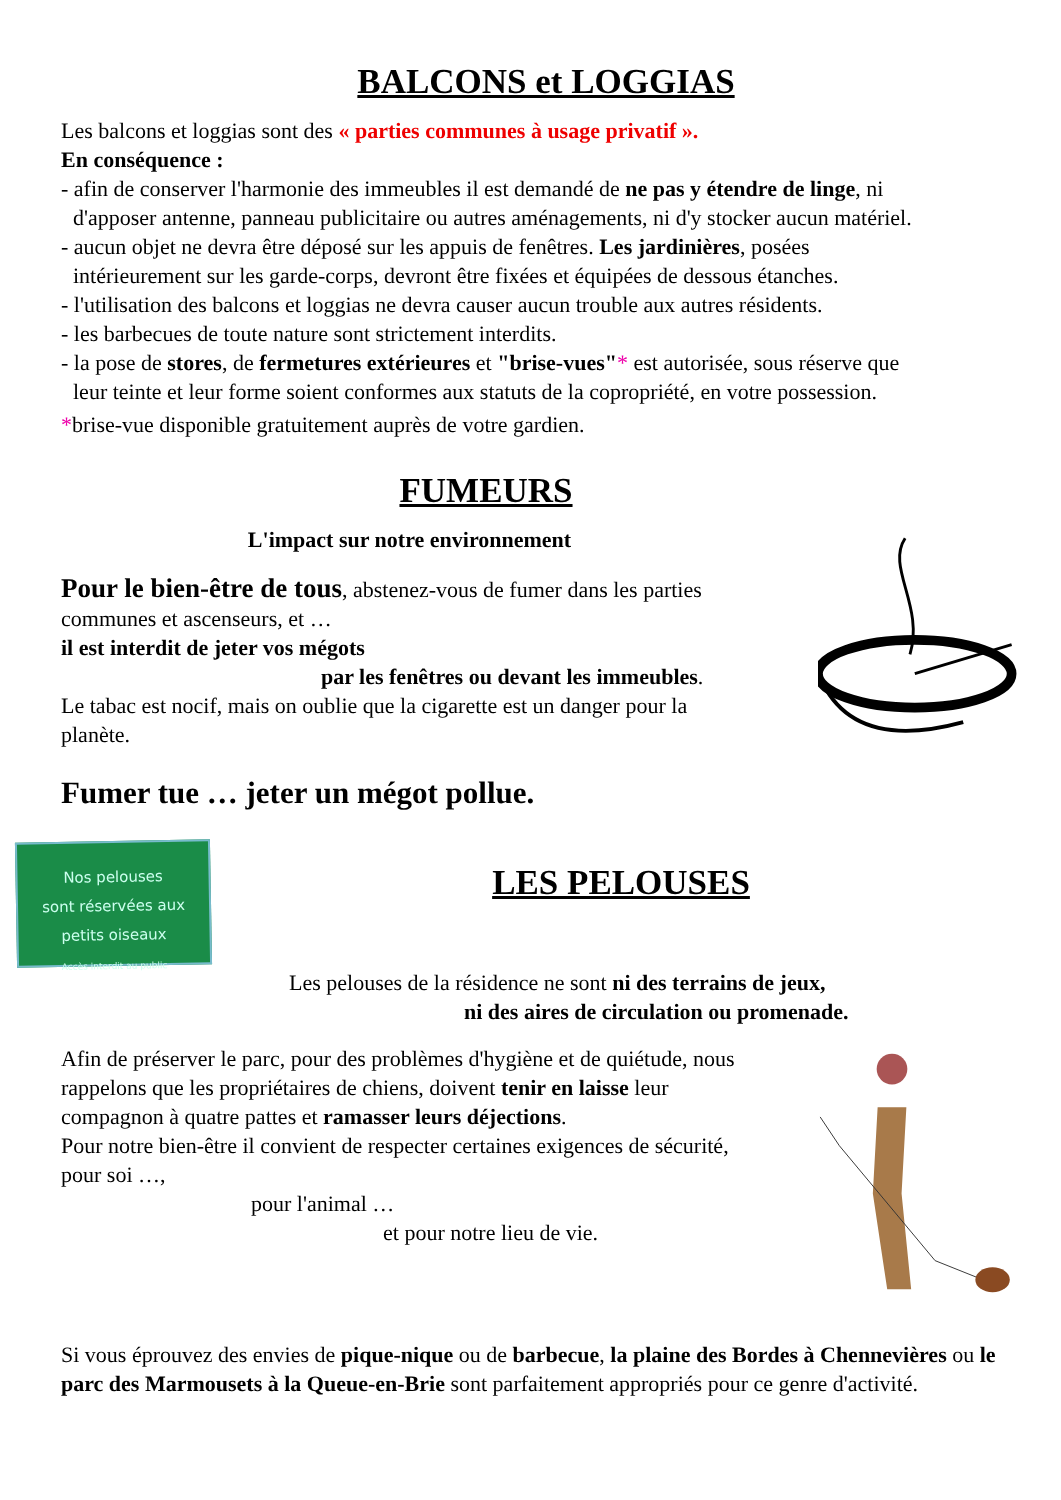BALCONS et LOGGIAS
Les balcons et loggias sont des « parties communes à usage privatif ».
En conséquence :
- afin de conserver l'harmonie des immeubles il est demandé de ne pas y étendre de linge, ni
d'apposer antenne, panneau publicitaire ou autres aménagements, ni d'y stocker aucun matériel.
- aucun objet ne devra être déposé sur les appuis de fenêtres. Les jardinières, posées
intérieurement sur les garde-corps, devront être fixées et équipées de dessous étanches.
- l'utilisation des balcons et loggias ne devra causer aucun trouble aux autres résidents.
- les barbecues de toute nature sont strictement interdits.
- la pose de stores, de fermetures extérieures et "brise-vues"* est autorisée, sous réserve que
leur teinte et leur forme soient conformes aux statuts de la copropriété, en votre possession.
*brise-vue disponible gratuitement auprès de votre gardien.
FUMEURS
L'impact sur notre environnement
Pour le bien-être de tous, abstenez-vous de fumer dans les parties communes et ascenseurs, et …
il est interdit de jeter vos mégots
par les fenêtres ou devant les immeubles.
Le tabac est nocif, mais on oublie que la cigarette est un danger pour la planète.
Fumer tue … jeter un mégot pollue.
Nos pelouses
sont réservées aux
petits oiseaux
Accès interdit au public
LES PELOUSES
Les pelouses de la résidence ne sont ni des terrains de jeux,
ni des aires de circulation ou promenade.
Afin de préserver le parc, pour des problèmes d'hygiène et de quiétude, nous rappelons que les propriétaires de chiens, doivent tenir en laisse leur compagnon à quatre pattes et ramasser leurs déjections.
Pour notre bien-être il convient de respecter certaines exigences de sécurité, pour soi …,
pour l'animal …
et pour notre lieu de vie.
Si vous éprouvez des envies de pique-nique ou de barbecue, la plaine des Bordes à Chennevières ou le parc des Marmousets à la Queue-en-Brie sont parfaitement appropriés pour ce genre d'activité.